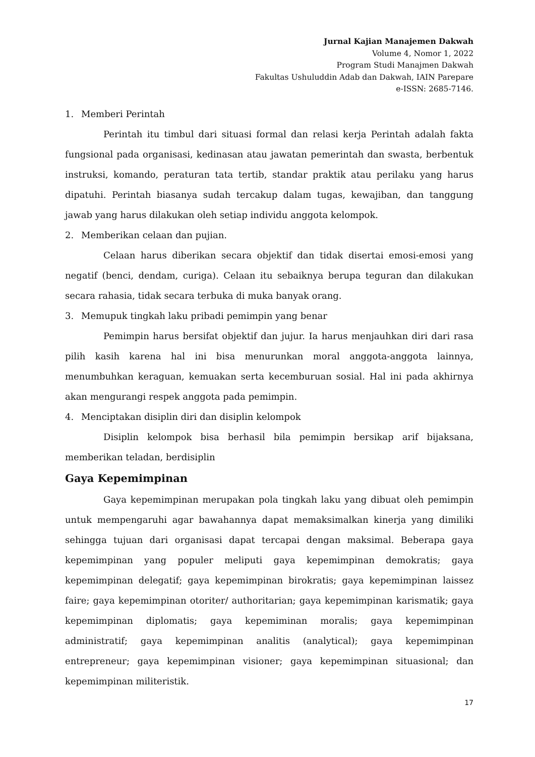Jurnal Kajian Manajemen Dakwah
Volume 4, Nomor 1, 2022
Program Studi Manajmen Dakwah
Fakultas Ushuluddin Adab dan Dakwah, IAIN Parepare
e-ISSN: 2685-7146.
1. Memberi Perintah
Perintah itu timbul dari situasi formal dan relasi kerja Perintah adalah fakta fungsional pada organisasi, kedinasan atau jawatan pemerintah dan swasta, berbentuk instruksi, komando, peraturan tata tertib, standar praktik atau perilaku yang harus dipatuhi. Perintah biasanya sudah tercakup dalam tugas, kewajiban, dan tanggung jawab yang harus dilakukan oleh setiap individu anggota kelompok.
2. Memberikan celaan dan pujian.
Celaan harus diberikan secara objektif dan tidak disertai emosi-emosi yang negatif (benci, dendam, curiga). Celaan itu sebaiknya berupa teguran dan dilakukan secara rahasia, tidak secara terbuka di muka banyak orang.
3. Memupuk tingkah laku pribadi pemimpin yang benar
Pemimpin harus bersifat objektif dan jujur. Ia harus menjauhkan diri dari rasa pilih kasih karena hal ini bisa menurunkan moral anggota-anggota lainnya, menumbuhkan keraguan, kemuakan serta kecemburuan sosial. Hal ini pada akhirnya akan mengurangi respek anggota pada pemimpin.
4. Menciptakan disiplin diri dan disiplin kelompok
Disiplin kelompok bisa berhasil bila pemimpin bersikap arif bijaksana, memberikan teladan, berdisiplin
Gaya Kepemimpinan
Gaya kepemimpinan merupakan pola tingkah laku yang dibuat oleh pemimpin untuk mempengaruhi agar bawahannya dapat memaksimalkan kinerja yang dimiliki sehingga tujuan dari organisasi dapat tercapai dengan maksimal. Beberapa gaya kepemimpinan yang populer meliputi gaya kepemimpinan demokratis; gaya kepemimpinan delegatif; gaya kepemimpinan birokratis; gaya kepemimpinan laissez faire; gaya kepemimpinan otoriter/ authoritarian; gaya kepemimpinan karismatik; gaya kepemimpinan diplomatis; gaya kepemiminan moralis; gaya kepemimpinan administratif; gaya kepemimpinan analitis (analytical); gaya kepemimpinan entrepreneur; gaya kepemimpinan visioner; gaya kepemimpinan situasional; dan kepemimpinan militeristik.
17